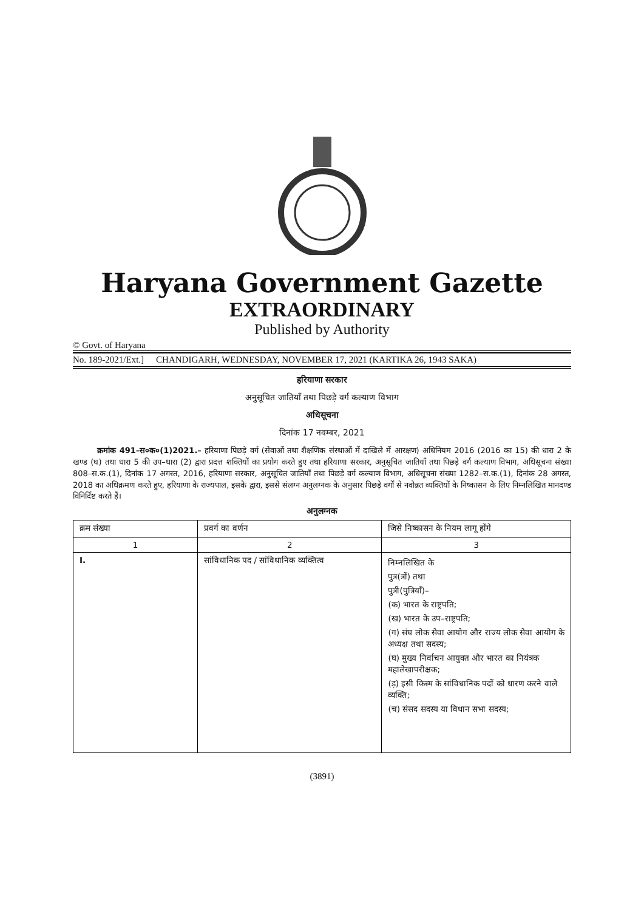Haryana Government Gazette
EXTRAORDINARY
Published by Authority
© Govt. of Haryana
No. 189-2021/Ext.] CHANDIGARH, WEDNESDAY, NOVEMBER 17, 2021 (KARTIKA 26, 1943 SAKA)
हरियाणा सरकार
अनुसूचित जातियाँ तथा पिछड़े वर्ग कल्याण विभाग
अधिसूचना
दिनांक 17 नवम्बर, 2021
क्रमांक 491–स०क०(1)2021.– हरियाणा पिछड़े वर्ग (सेवाओं तथा शैक्षणिक संस्थाओं में दाखिले में आरक्षण) अधिनियम 2016 (2016 का 15) की धारा 2 के खण्ड (घ) तथा धारा 5 की उप–धारा (2) द्वारा प्रदत्त शक्तियों का प्रयोग करते हुए तथा हरियाणा सरकार, अनुसूचित जातियाँ तथा पिछड़े वर्ग कल्याण विभाग, अधिसूचना संख्या 808–स.क.(1), दिनांक 17 अगस्त, 2016, हरियाणा सरकार, अनुसूचित जातियाँ तथा पिछड़े वर्ग कल्याण विभाग, अधिसूचना संख्या 1282–स.क.(1), दिनांक 28 अगस्त, 2018 का अधिक्रमण करते हुए, हरियाणा के राज्यपाल, इसके द्वारा, इससे संलग्न अनुलग्नक के अनुसार पिछड़े वर्गों से नवोन्नत व्यक्तियों के निष्कासन के लिए निम्नलिखित मानदण्ड विनिर्दिष्ट करते हैं।
अनुलग्नक
| क्रम संख्या | प्रवर्ग का वर्णन | जिसे निष्कासन के नियम लागू होंगे |
| --- | --- | --- |
| 1 | 2 | 3 |
| I. | सांविधानिक पद / सांविधानिक व्यक्तित्व | निम्नलिखित के पुत्र(त्रों) तथा पुत्री(पुत्रियाँ)– (क) भारत के राष्ट्रपति; (ख) भारत के उप–राष्ट्रपति; (ग) संघ लोक सेवा आयोग और राज्य लोक सेवा आयोग के अध्यक्ष तथा सदस्य; (घ) मुख्य निर्वाचन आयुक्त और भारत का नियंत्रक महालेखापरीक्षक; (ड़) इसी किस्म के सांविधानिक पदों को धारण करने वाले व्यक्ति; (च) संसद सदस्य या विधान सभा सदस्य; |
(3891)